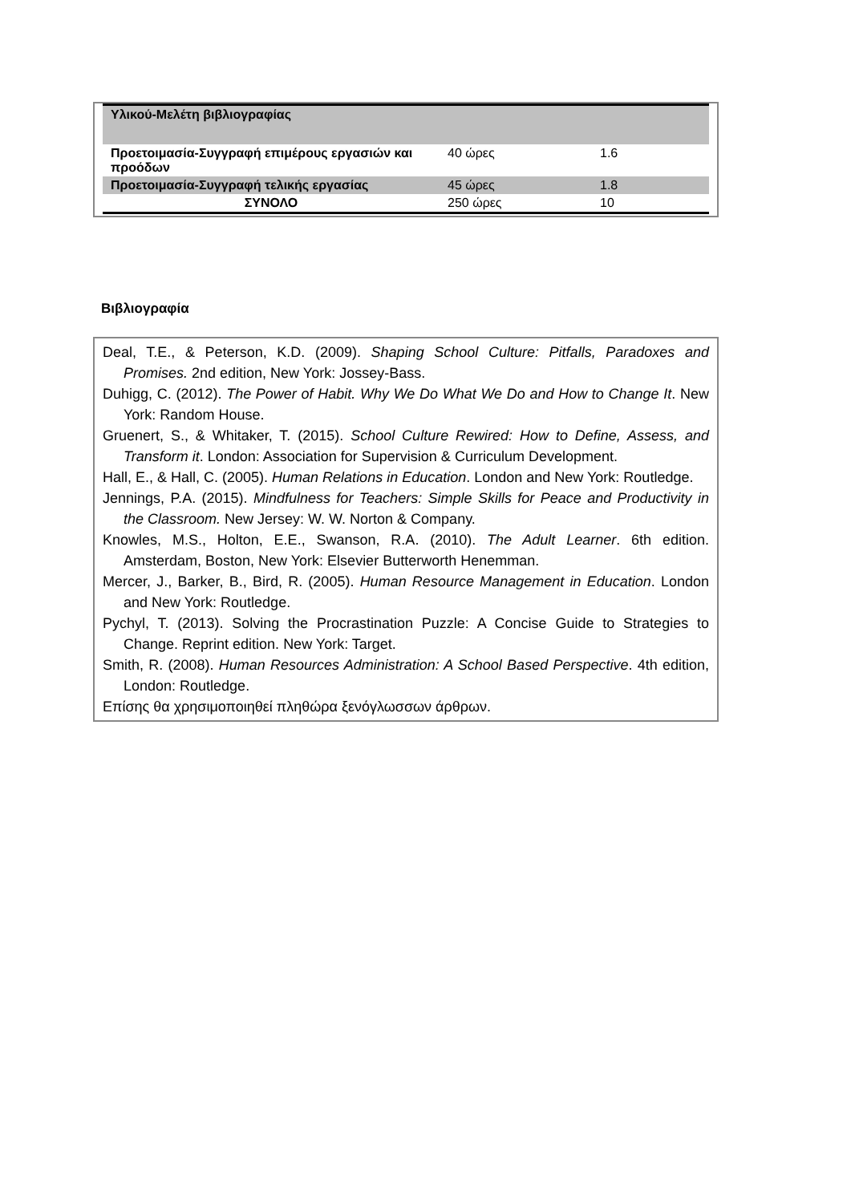| Υλικού-Μελέτη βιβλιογραφίας | | |
| Προετοιμασία-Συγγραφή επιμέρους εργασιών και προόδων | 40 ώρες | 1.6 |
| Προετοιμασία-Συγγραφή τελικής εργασίας | 45 ώρες | 1.8 |
| ΣΥΝΟΛΟ | 250 ώρες | 10 |
Βιβλιογραφία
Deal, T.E., & Peterson, K.D. (2009). Shaping School Culture: Pitfalls, Paradoxes and Promises. 2nd edition, New York: Jossey-Bass.
Duhigg, C. (2012). The Power of Habit. Why We Do What We Do and How to Change It. New York: Random House.
Gruenert, S., & Whitaker, T. (2015). School Culture Rewired: How to Define, Assess, and Transform it. London: Association for Supervision & Curriculum Development.
Hall, E., & Hall, C. (2005). Human Relations in Education. London and New York: Routledge.
Jennings, P.A. (2015). Mindfulness for Teachers: Simple Skills for Peace and Productivity in the Classroom. New Jersey: W. W. Norton & Company.
Knowles, M.S., Holton, E.E., Swanson, R.A. (2010). The Adult Learner. 6th edition. Amsterdam, Boston, New York: Elsevier Butterworth Henemman.
Mercer, J., Barker, B., Bird, R. (2005). Human Resource Management in Education. London and New York: Routledge.
Pychyl, T. (2013). Solving the Procrastination Puzzle: A Concise Guide to Strategies to Change. Reprint edition. New York: Target.
Smith, R. (2008). Human Resources Administration: A School Based Perspective. 4th edition, London: Routledge.
Επίσης θα χρησιμοποιηθεί πληθώρα ξενόγλωσσων άρθρων.